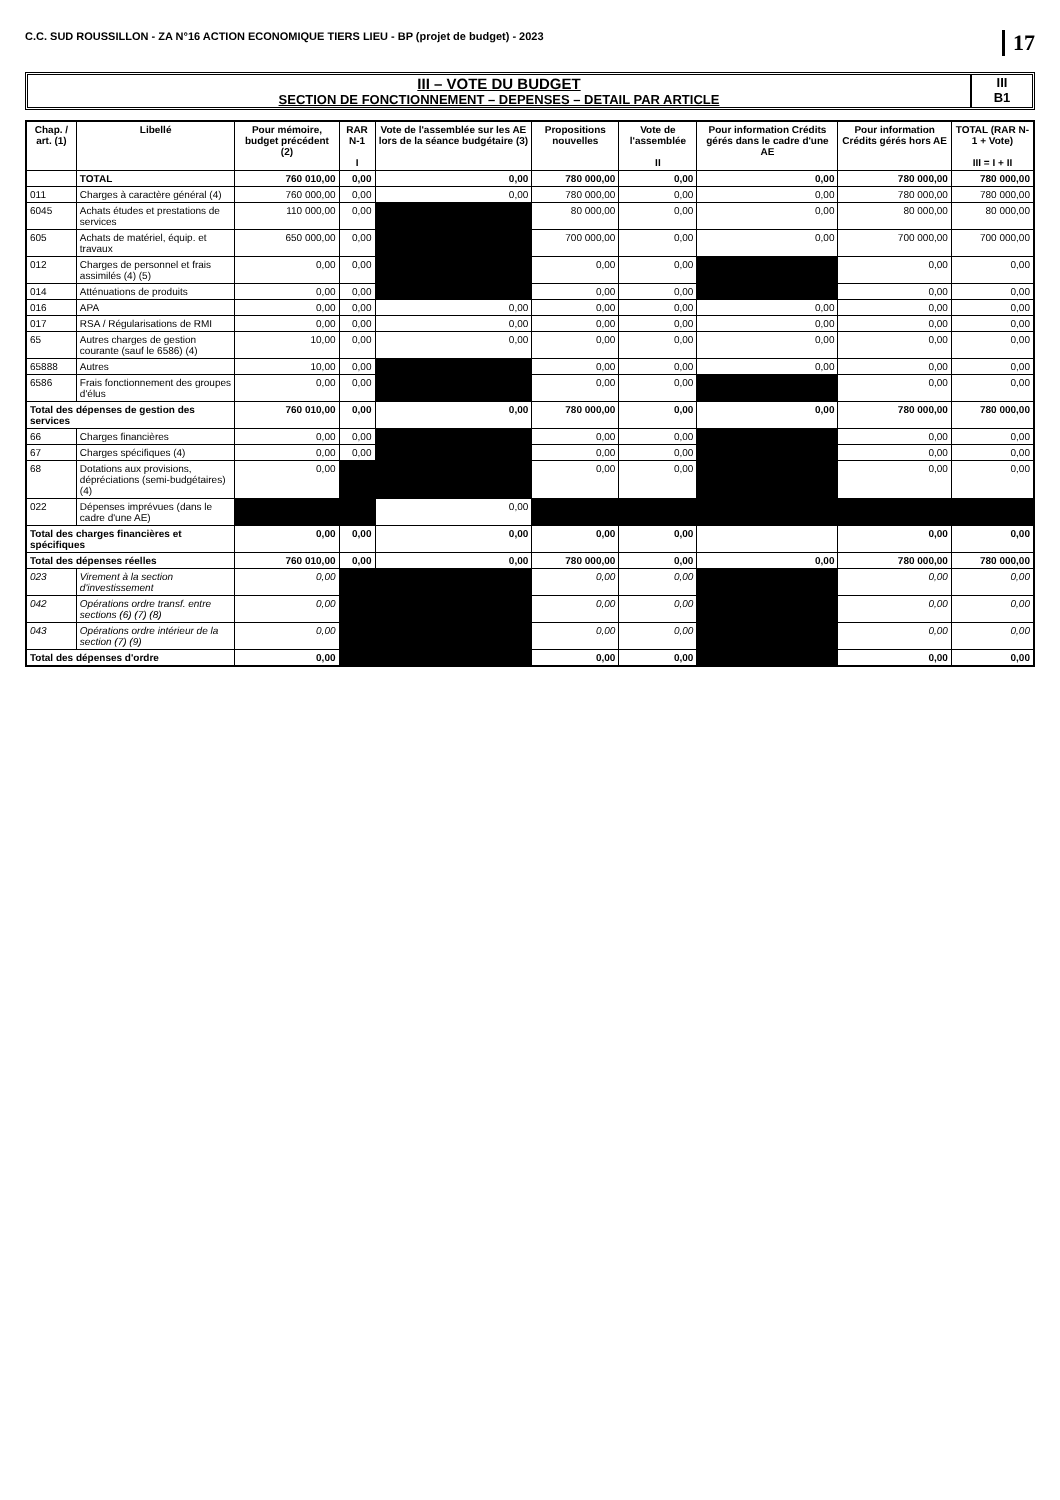C.C. SUD ROUSSILLON - ZA N°16 ACTION ECONOMIQUE TIERS LIEU - BP (projet de budget) - 2023 17
III – VOTE DU BUDGET
SECTION DE FONCTIONNEMENT – DEPENSES – DETAIL PAR ARTICLE
III
B1
| Chap. / art. (1) | Libellé | Pour mémoire, budget précédent (2) | RAR N-1 I | Vote de l'assemblée sur les AE lors de la séance budgétaire (3) | Propositions nouvelles | Vote de l'assemblée II | Pour information Crédits gérés dans le cadre d'une AE | Pour information Crédits gérés hors AE | TOTAL (RAR N-1 + Vote) III = I + II |
| --- | --- | --- | --- | --- | --- | --- | --- | --- | --- |
| | TOTAL | 760 010,00 | 0,00 | 0,00 | 780 000,00 | 0,00 | 0,00 | 780 000,00 | 780 000,00 |
| 011 | Charges à caractère général (4) | 760 000,00 | 0,00 | 0,00 | 780 000,00 | 0,00 | 0,00 | 780 000,00 | 780 000,00 |
| 6045 | Achats études et prestations de services | 110 000,00 | 0,00 | | 80 000,00 | 0,00 | 0,00 | 80 000,00 | 80 000,00 |
| 605 | Achats de matériel, équip. et travaux | 650 000,00 | 0,00 | | 700 000,00 | 0,00 | 0,00 | 700 000,00 | 700 000,00 |
| 012 | Charges de personnel et frais assimilés (4) (5) | 0,00 | 0,00 | | 0,00 | 0,00 | | 0,00 | 0,00 |
| 014 | Atténuations de produits | 0,00 | 0,00 | | 0,00 | 0,00 | | 0,00 | 0,00 |
| 016 | APA | 0,00 | 0,00 | 0,00 | 0,00 | 0,00 | 0,00 | 0,00 | 0,00 |
| 017 | RSA / Régularisations de RMI | 0,00 | 0,00 | 0,00 | 0,00 | 0,00 | 0,00 | 0,00 | 0,00 |
| 65 | Autres charges de gestion courante (sauf le 6586) (4) | 10,00 | 0,00 | 0,00 | 0,00 | 0,00 | 0,00 | 0,00 | 0,00 |
| 65888 | Autres | 10,00 | 0,00 | | 0,00 | 0,00 | 0,00 | 0,00 | 0,00 |
| 6586 | Frais fonctionnement des groupes d'élus | 0,00 | 0,00 | | 0,00 | 0,00 | | 0,00 | 0,00 |
| Total des dépenses de gestion des services | | 760 010,00 | 0,00 | 0,00 | 780 000,00 | 0,00 | 0,00 | 780 000,00 | 780 000,00 |
| 66 | Charges financières | 0,00 | 0,00 | | 0,00 | 0,00 | | 0,00 | 0,00 |
| 67 | Charges spécifiques (4) | 0,00 | 0,00 | | 0,00 | 0,00 | | 0,00 | 0,00 |
| 68 | Dotations aux provisions, dépréciations (semi-budgétaires) (4) | 0,00 | | | 0,00 | 0,00 | | 0,00 | 0,00 |
| 022 | Dépenses imprévues (dans le cadre d'une AE) | | | 0,00 | | | | | |
| Total des charges financières et spécifiques | | 0,00 | 0,00 | 0,00 | 0,00 | 0,00 | | 0,00 | 0,00 |
| Total des dépenses réelles | | 760 010,00 | 0,00 | 0,00 | 780 000,00 | 0,00 | 0,00 | 780 000,00 | 780 000,00 |
| 023 | Virement à la section d'investissement | 0,00 | | | 0,00 | 0,00 | | 0,00 | 0,00 |
| 042 | Opérations ordre transf. entre sections (6) (7) (8) | 0,00 | | | 0,00 | 0,00 | | 0,00 | 0,00 |
| 043 | Opérations ordre intérieur de la section (7) (9) | 0,00 | | | 0,00 | 0,00 | | 0,00 | 0,00 |
| Total des dépenses d'ordre | | 0,00 | | | 0,00 | 0,00 | | 0,00 | 0,00 |